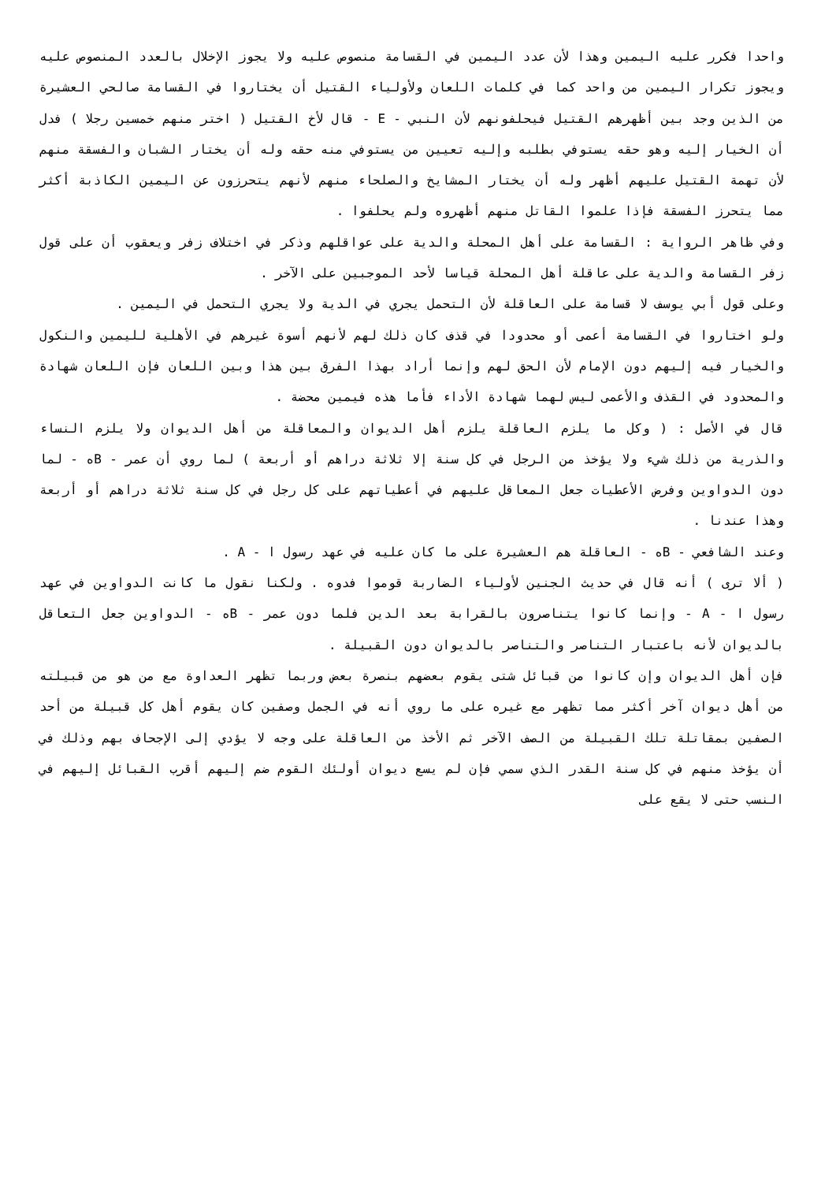واحدا فكرر عليه اليمين وهذا لأن عدد اليمين في القسامة منصوص عليه ولا يجوز الإخلال بالعدد المنصوص عليه ويجوز تكرار اليمين من واحد كما في كلمات اللعان ولأولياء القتيل أن يختاروا في القسامة صالحي العشيرة من الذين وجد بين أظهرهم القتيل فيحلفونهم لأن النبي - E - قال لأخ القتيل ( اختر منهم خمسين رجلا ) فدل أن الخيار إليه وهو حقه يستوفي بطلبه وإليه تعيين من يستوفي منه حقه وله أن يختار الشبان والفسقة منهم لأن تهمة القتيل عليهم أظهر وله أن يختار المشايخ والصلحاء منهم لأنهم يتحرزون عن اليمين الكاذبة أكثر مما يتحرز الفسقة فإذا علموا القاتل منهم أظهروه ولم يحلفوا .
وفي ظاهر الرواية : القسامة على أهل المحلة والدية على عواقلهم وذكر في اختلاف زفر ويعقوب أن على قول زفر القسامة والدية على عاقلة أهل المحلة قياسا لأحد الموجبين على الآخر .
وعلى قول أبي يوسف لا قسامة على العاقلة لأن التحمل يجري في الدية ولا يجري التحمل في اليمين .
ولو اختاروا في القسامة أعمى أو محدودا في قذف كان ذلك لهم لأنهم أسوة غيرهم في الأهلية لليمين والنكول والخيار فيه إليهم دون الإمام لأن الحق لهم وإنما أراد بهذا الفرق بين هذا وبين اللعان فإن اللعان شهادة والمحدود في القذف والأعمى ليس لهما شهادة الأداء فأما هذه فيمين محضة .
قال في الأصل : ( وكل ما يلزم العاقلة يلزم أهل الديوان والمعاقلة من أهل الديوان ولا يلزم النساء والذرية من ذلك شيء ولا يؤخذ من الرجل في كل سنة إلا ثلاثة دراهم أو أربعة ) لما روي أن عمر - Bه - لما دون الدواوين وفرض الأعطيات جعل المعاقل عليهم في أعطياتهم على كل رجل في كل سنة ثلاثة دراهم أو أربعة وهذا عندنا .
وعند الشافعي - Bه - العاقلة هم العشيرة على ما كان عليه في عهد رسول ا - A .
( ألا ترى ) أنه قال في حديث الجنين لأولياء الضاربة قوموا فدوه . ولكنا نقول ما كانت الدواوين في عهد رسول ا - A - وإنما كانوا يتناصرون بالقرابة بعد الدين فلما دون عمر - Bه - الدواوين جعل التعاقل بالديوان لأنه باعتبار التناصر والتناصر بالديوان دون القبيلة .
فإن أهل الديوان وإن كانوا من قبائل شتى يقوم بعضهم بنصرة بعض وربما تظهر العداوة مع من هو من قبيلته من أهل ديوان آخر أكثر مما تظهر مع غيره على ما روي أنه في الجمل وصفين كان يقوم أهل كل قبيلة من أحد الصفين بمقاتلة تلك القبيلة من الصف الآخر ثم الأخذ من العاقلة على وجه لا يؤدي إلى الإجحاف بهم وذلك في أن يؤخذ منهم في كل سنة القدر الذي سمي فإن لم يسع ديوان أولئك القوم ضم إليهم أقرب القبائل إليهم في النسب حتى لا يقع على